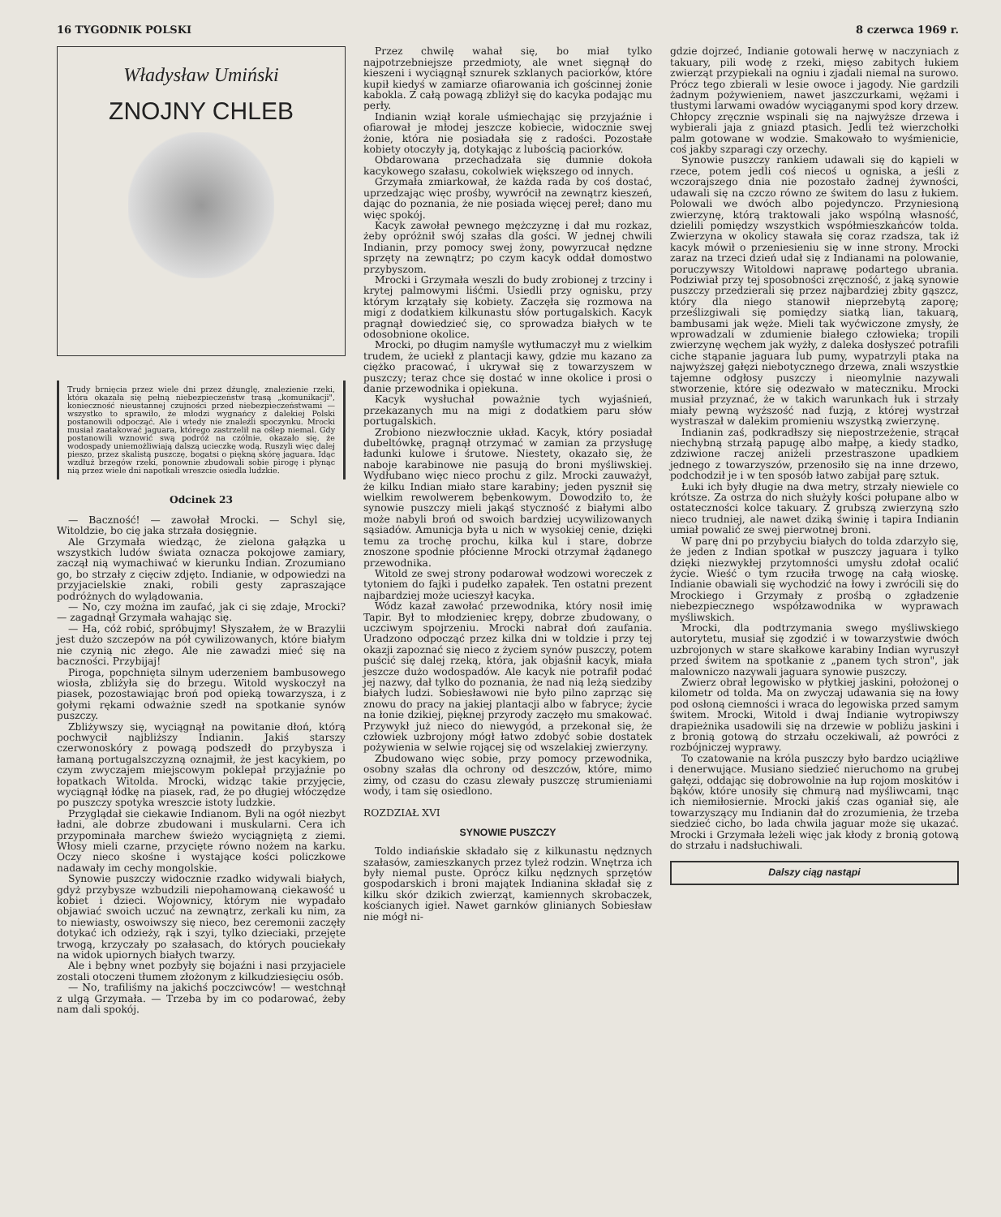16 TYGODNIK POLSKI 8 czerwca 1969 r.
Władysław Umiński
ZNOJNY CHLEB
Trudy brnięcia przez wiele dni przez dżunglę, znalezienie rzeki, która okazała się pełną niebezpieczeństw trasą „komunikacji", konieczność nieustannej czujności przed niebezpieczeństwami — wszystko to sprawiło, że młodzi wygnańcy z dalekiej Polski postanowili odpocząć. Ale i wtedy nie znaleźli spoczynku. Mrocki musiał zaatakować jaguara, którego zastrzelił na oślep niemal. Gdy postanowili wznowić swą podróż na czółnie, okazało się, że wodospady uniemożliwiają dalszą ucieczkę wodą. Ruszyli więc dalej pieszo, przez skalistą puszczę, bogatsi o piękną skórę jaguara. Idąc wzdłuż brzegów rzeki, ponownie zbudowali sobie pirogę i płynąc nią przez wiele dni napotkali wreszcie osiedla ludzkie.
Odcinek 23
— Baczność! — zawołał Mrocki. — Schyl się, Witoldzie, bo cię jaka strzała dosięgnie.
Ale Grzymała wiedząc, że zielona gałązka u wszystkich ludów świata oznacza pokojowe zamiary, zaczął nią wymachiwać w kierunku Indian. Zrozumiano go, bo strzały z cięciw zdjęto. Indianie, w odpowiedzi na przyjacielskie znaki, robili gesty zapraszające podróżnych do wylądowania.
— No, czy można im zaufać, jak ci się zdaje, Mrocki? — zagadnął Grzymała wahając się.
— Ha, cóż robić, spróbujmy! Słyszałem, że w Brazylii jest dużo szczepów na pół cywilizowanych, które białym nie czynią nic złego. Ale nie zawadzi mieć się na baczności. Przybijaj!
Piroga, popchnięta silnym uderzeniem bambusowego wiosła, zbliżyła się do brzegu. Witold wyskoczył na piasek, pozostawiając broń pod opieką towarzysza, i z gołymi rękami odważnie szedł na spotkanie synów puszczy.
Zbliżywszy się, wyciągnął na powitanie dłoń, którą pochwycił najbliższy Indianin. Jakiś starszy czerwonoskóry z powagą podszedł do przybysza i łamaną portugalszczyzną oznajmił, że jest kacykiem, po czym zwyczajem miejscowym poklepał przyjaźnie po łopatkach Witolda. Mrocki, widząc takie przyjęcie, wyciągnął łódkę na piasek, rad, że po długiej włóczędze po puszczy spotyka wreszcie istoty ludzkie.
Przyglądał sie ciekawie Indianom. Byli na ogół niezbyt ładni, ale dobrze zbudowani i muskularni. Cera ich przypominała marchew świeżo wyciągniętą z ziemi. Włosy mieli czarne, przycięte równo nożem na karku. Oczy nieco skośne i wystające kości policzkowe nadawały im cechy mongolskie.
Synowie puszczy widocznie rzadko widywali białych, gdyż przybysze wzbudzili niepohamowaną ciekawość u kobiet i dzieci. Wojownicy, którym nie wypadało objawiać swoich uczuć na zewnątrz, zerkali ku nim, za to niewiasty, oswoiwszy się nieco, bez ceremonii zaczęły dotykać ich odzieży, rąk i szyi, tylko dzieciaki, przejęte trwogą, krzyczały po szałasach, do których pouciekały na widok upiornych białych twarzy.
Ale i bębny wnet pozbyły się bojaźni i nasi przyjaciele zostali otoczeni tłumem złożonym z kilkudziesięciu osób.
— No, trafiliśmy na jakichś poczciwców! — westchnął z ulgą Grzymała. — Trzeba by im co podarować, żeby nam dali spokój.
Przez chwilę wahał się, bo miał tylko najpotrzebniejsze przedmioty, ale wnet sięgnął do kieszeni i wyciągnął sznurek szklanych paciorków, które kupił kiedyś w zamiarze ofiarowania ich gościnnej żonie kabokla. Z całą powagą zbliżył się do kacyka podając mu perły.
Indianin wziął korale uśmiechając się przyjaźnie i ofiarował je młodej jeszcze kobiecie, widocznie swej żonie, która nie posiadała się z radości. Pozostałe kobiety otoczyły ją, dotykając z lubością paciorków.
Obdarowana przechadzała się dumnie dokoła kacykowego szałasu, cokolwiek większego od innych.
Grzymała zmiarkował, że każda rada by coś dostać, uprzedzając więc prośby, wywrócił na zewnątrz kieszeń, dając do poznania, że nie posiada więcej pereł; dano mu więc spokój.
Kacyk zawołał pewnego mężczyznę i dał mu rozkaz, żeby opróżnił swój szałas dla gości. W jednej chwili Indianin, przy pomocy swej żony, powyrzucał nędzne sprzęty na zewnątrz; po czym kacyk oddał domostwo przybyszom.
Mrocki i Grzymała weszli do budy zrobionej z trzciny i krytej palmowymi liśćmi. Usiedli przy ognisku, przy którym krzątały się kobiety. Zaczęła się rozmowa na migi z dodatkiem kilkunastu słów portugalskich. Kacyk pragnął dowiedzieć się, co sprowadza białych w te odosobnione okolice.
Mrocki, po długim namyśle wytłumaczył mu z wielkim trudem, że uciekł z plantacji kawy, gdzie mu kazano za ciężko pracować, i ukrywał się z towarzyszem w puszczy; teraz chce się dostać w inne okolice i prosi o danie przewodnika i opiekuna.
Kacyk wysłuchał poważnie tych wyjaśnień, przekazanych mu na migi z dodatkiem paru słów portugalskich.
Zrobiono niezwłocznie układ. Kacyk, który posiadał dubeltówkę, pragnął otrzymać w zamian za przysługę ładunki kulowe i śrutowe. Niestety, okazało się, że naboje karabinowe nie pasują do broni myśliwskiej. Wydłubano więc nieco prochu z gilz. Mrocki zauważył, że kilku Indian miało stare karabiny; jeden pysznił się wielkim rewolwerem bębenkowym. Dowodziło to, że synowie puszczy mieli jakąś styczność z białymi albo może nabyli broń od swoich bardziej ucywilizowanych sąsiadów. Amunicja była u nich w wysokiej cenie, dzięki temu za trochę prochu, kilka kul i stare, dobrze znoszone spodnie płócienne Mrocki otrzymał żądanego przewodnika.
Witold ze swej strony podarował wodzowi woreczek z tytoniem do fajki i pudełko zapałek. Ten ostatni prezent najbardziej może ucieszył kacyka.
Wódz kazał zawołać przewodnika, który nosił imię Tapir. Był to młodzieniec krępy, dobrze zbudowany, o uczciwym spojrzeniu. Mrocki nabrał doń zaufania. Uradzono odpocząć przez kilka dni w toldzie i przy tej okazji zapoznać się nieco z życiem synów puszczy, potem puścić się dalej rzeką, która, jak objaśnił kacyk, miała jeszcze dużo wodospadów. Ale kacyk nie potrafił podać jej nazwy, dał tylko do poznania, że nad nią leżą siedziby białych ludzi. Sobiesławowi nie było pilno zaprząc się znowu do pracy na jakiej plantacji albo w fabryce; życie na łonie dzikiej, pięknej przyrody zaczęło mu smakować. Przywykł już nieco do niewygód, a przekonał się, że człowiek uzbrojony mógł łatwo zdobyć sobie dostatek pożywienia w selwie rojącej się od wszelakiej zwierzyny.
Zbudowano więc sobie, przy pomocy przewodnika, osobny szałas dla ochrony od deszczów, które, mimo zimy, od czasu do czasu zlewały puszczę strumieniami wody, i tam się osiedlono.
ROZDZIAŁ XVI
SYNOWIE PUSZCZY
Toldo indiańskie składało się z kilkunastu nędznych szałasów, zamieszkanych przez tyleż rodzin. Wnętrza ich były niemal puste. Oprócz kilku nędznych sprzętów gospodarskich i broni majątek Indianina składał się z kilku skór dzikich zwierząt, kamiennych skrobaczek, kościanych igieł. Nawet garnków glinianych Sobiesław nie mógł ni-
gdzie dojrzeć, Indianie gotowali herwę w naczyniach z takuary, pili wodę z rzeki, mięso zabitych łukiem zwierząt przypiekali na ogniu i zjadali niemal na surowo. Prócz tego zbierali w lesie owoce i jagody. Nie gardzili żadnym pożywieniem, nawet jaszczurkami, wężami i tłustymi larwami owadów wyciąganymi spod kory drzew. Chłopcy zręcznie wspinali się na najwyższe drzewa i wybierali jaja z gniazd ptasich. Jedli też wierzchołki palm gotowane w wodzie. Smakowało to wyśmienicie, coś jakby szparagi czy orzechy.
Synowie puszczy rankiem udawali się do kąpieli w rzece, potem jedli coś niecoś u ogniska, a jeśli z wczorajszego dnia nie pozostało żadnej żywności, udawali się na czczo równo ze świtem do lasu z łukiem. Polowali we dwóch albo pojedynczo. Przyniesioną zwierzynę, którą traktowali jako wspólną własność, dzielili pomiędzy wszystkich współmieszkańców tolda. Zwierzyna w okolicy stawała się coraz rzadsza, tak iż kacyk mówił o przeniesieniu się w inne strony. Mrocki zaraz na trzeci dzień udał się z Indianami na polowanie, poruczywszy Witoldowi naprawę podartego ubrania. Podziwiał przy tej sposobności zręczność, z jaką synowie puszczy przedzierali się przez najbardziej zbity gąszcz, który dla niego stanowił nieprzebytą zaporę; prześlizgiwali się pomiędzy siatką lian, takuarą, bambusami jak węże. Mieli tak wyćwiczone zmysły, że wprowadzali w zdumienie białego człowieka; tropili zwierzynę węchem jak wyżły, z daleka dosłyszeć potrafili ciche stąpanie jaguara lub pumy, wypatrzyli ptaka na najwyższej gałęzi niebotycznego drzewa, znali wszystkie tajemne odgłosy puszczy i nieomylnie nazywali stworzenie, które się odezwało w mateczniku. Mrocki musiał przyznać, że w takich warunkach łuk i strzały miały pewną wyższość nad fuzją, z której wystrzał wystraszał w dalekim promieniu wszystką zwierzynę.
Indianin zaś, podkradłszy się niepostrzeżenie, strącał niechybną strzałą papugę albo małpę, a kiedy stadko, zdziwione raczej aniżeli przestraszone upadkiem jednego z towarzyszów, przenosiło się na inne drzewo, podchodził je i w ten sposób łatwo zabijał parę sztuk.
Łuki ich były długie na dwa metry, strzały niewiele co krótsze. Za ostrza do nich służyły kości połupane albo w ostateczności kolce takuary. Z grubszą zwierzyną szło nieco trudniej, ale nawet dziką świnię i tapira Indianin umiał powalić ze swej pierwotnej broni.
W parę dni po przybyciu białych do tolda zdarzyło się, że jeden z Indian spotkał w puszczy jaguara i tylko dzięki niezwykłej przytomności umysłu zdołał ocalić życie. Wieść o tym rzuciła trwogę na całą wioskę. Indianie obawiali się wychodzić na łowy i zwrócili się do Mrockiego i Grzymały z prośbą o zgładzenie niebezpiecznego współzawodnika w wyprawach myśliwskich.
Mrocki, dla podtrzymania swego myśliwskiego autorytetu, musiał się zgodzić i w towarzystwie dwóch uzbrojonych w stare skałkowe karabiny Indian wyruszył przed świtem na spotkanie z „panem tych stron", jak malowniczo nazywali jaguara synowie puszczy.
Zwierz obrał legowisko w płytkiej jaskini, położonej o kilometr od tolda. Ma on zwyczaj udawania się na łowy pod osłoną ciemności i wraca do legowiska przed samym świtem. Mrocki, Witold i dwaj Indianie wytropiwszy drapieżnika usadowili się na drzewie w pobliżu jaskini i z bronią gotową do strzału oczekiwali, aż powróci z rozbójniczej wyprawy.
To czatowanie na króla puszczy było bardzo uciążliwe i denerwujące. Musiano siedzieć nieruchomo na grubej gałęzi, oddając się dobrowolnie na łup rojom moskitów i bąków, które unosiły się chmurą nad myśliwcami, tnąc ich niemiłosiernie. Mrocki jakiś czas oganiał się, ale towarzyszący mu Indianin dał do zrozumienia, że trzeba siedzieć cicho, bo lada chwila jaguar może się ukazać. Mrocki i Grzymała leżeli więc jak kłody z bronią gotową do strzału i nadsłuchiwali.
Dalszy ciąg nastąpi